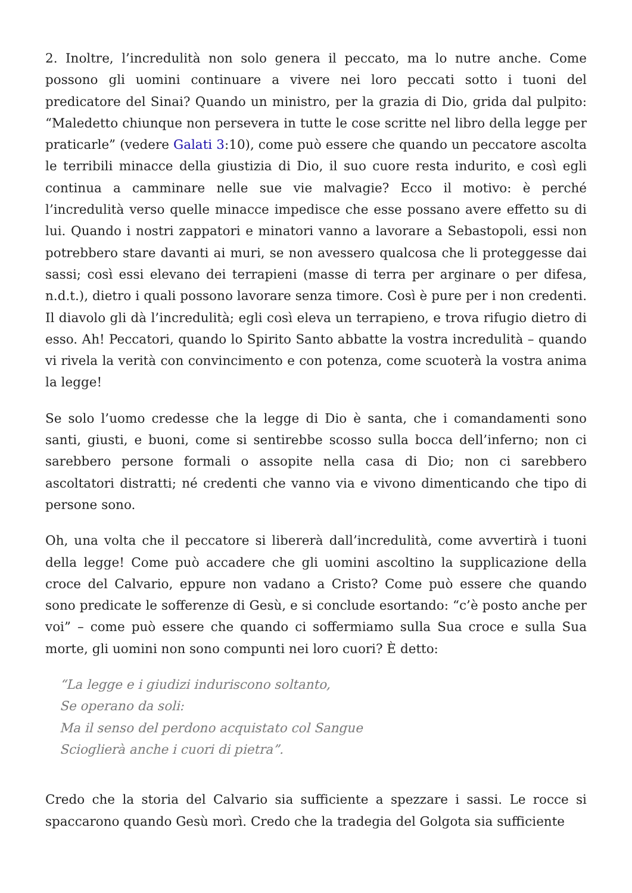2. Inoltre, l’incredulità non solo genera il peccato, ma lo nutre anche. Come possono gli uomini continuare a vivere nei loro peccati sotto i tuoni del predicatore del Sinai? Quando un ministro, per la grazia di Dio, grida dal pulpito: “Maledetto chiunque non persevera in tutte le cose scritte nel libro della legge per praticarle” (vedere Galati 3:10), come può essere che quando un peccatore ascolta le terribili minacce della giustizia di Dio, il suo cuore resta indurito, e così egli continua a camminare nelle sue vie malvagie? Ecco il motivo: è perché l’incredulità verso quelle minacce impedisce che esse possano avere effetto su di lui. Quando i nostri zappatori e minatori vanno a lavorare a Sebastopoli, essi non potrebbero stare davanti ai muri, se non avessero qualcosa che li proteggesse dai sassi; così essi elevano dei terrapieni (masse di terra per arginare o per difesa, n.d.t.), dietro i quali possono lavorare senza timore. Così è pure per i non credenti. Il diavolo gli dà l’incredulità; egli così eleva un terrapieno, e trova rifugio dietro di esso. Ah! Peccatori, quando lo Spirito Santo abbatte la vostra incredulità – quando vi rivela la verità con convincimento e con potenza, come scuoterà la vostra anima la legge!
Se solo l’uomo credesse che la legge di Dio è santa, che i comandamenti sono santi, giusti, e buoni, come si sentirebbe scosso sulla bocca dell’inferno; non ci sarebbero persone formali o assopite nella casa di Dio; non ci sarebbero ascoltatori distratti; né credenti che vanno via e vivono dimenticando che tipo di persone sono.
Oh, una volta che il peccatore si libererà dall’incredulità, come avvertirà i tuoni della legge! Come può accadere che gli uomini ascoltino la supplicazione della croce del Calvario, eppure non vadano a Cristo? Come può essere che quando sono predicate le sofferenze di Gesù, e si conclude esortando: “c’è posto anche per voi” – come può essere che quando ci soffermiamo sulla Sua croce e sulla Sua morte, gli uomini non sono compunti nei loro cuori? È detto:
“La legge e i giudizi induriscono soltanto,
Se operano da soli:
Ma il senso del perdono acquistato col Sangue
Scioglierà anche i cuori di pietra”.
Credo che la storia del Calvario sia sufficiente a spezzare i sassi. Le rocce si spaccarono quando Gesù morì. Credo che la tradegia del Golgota sia sufficiente